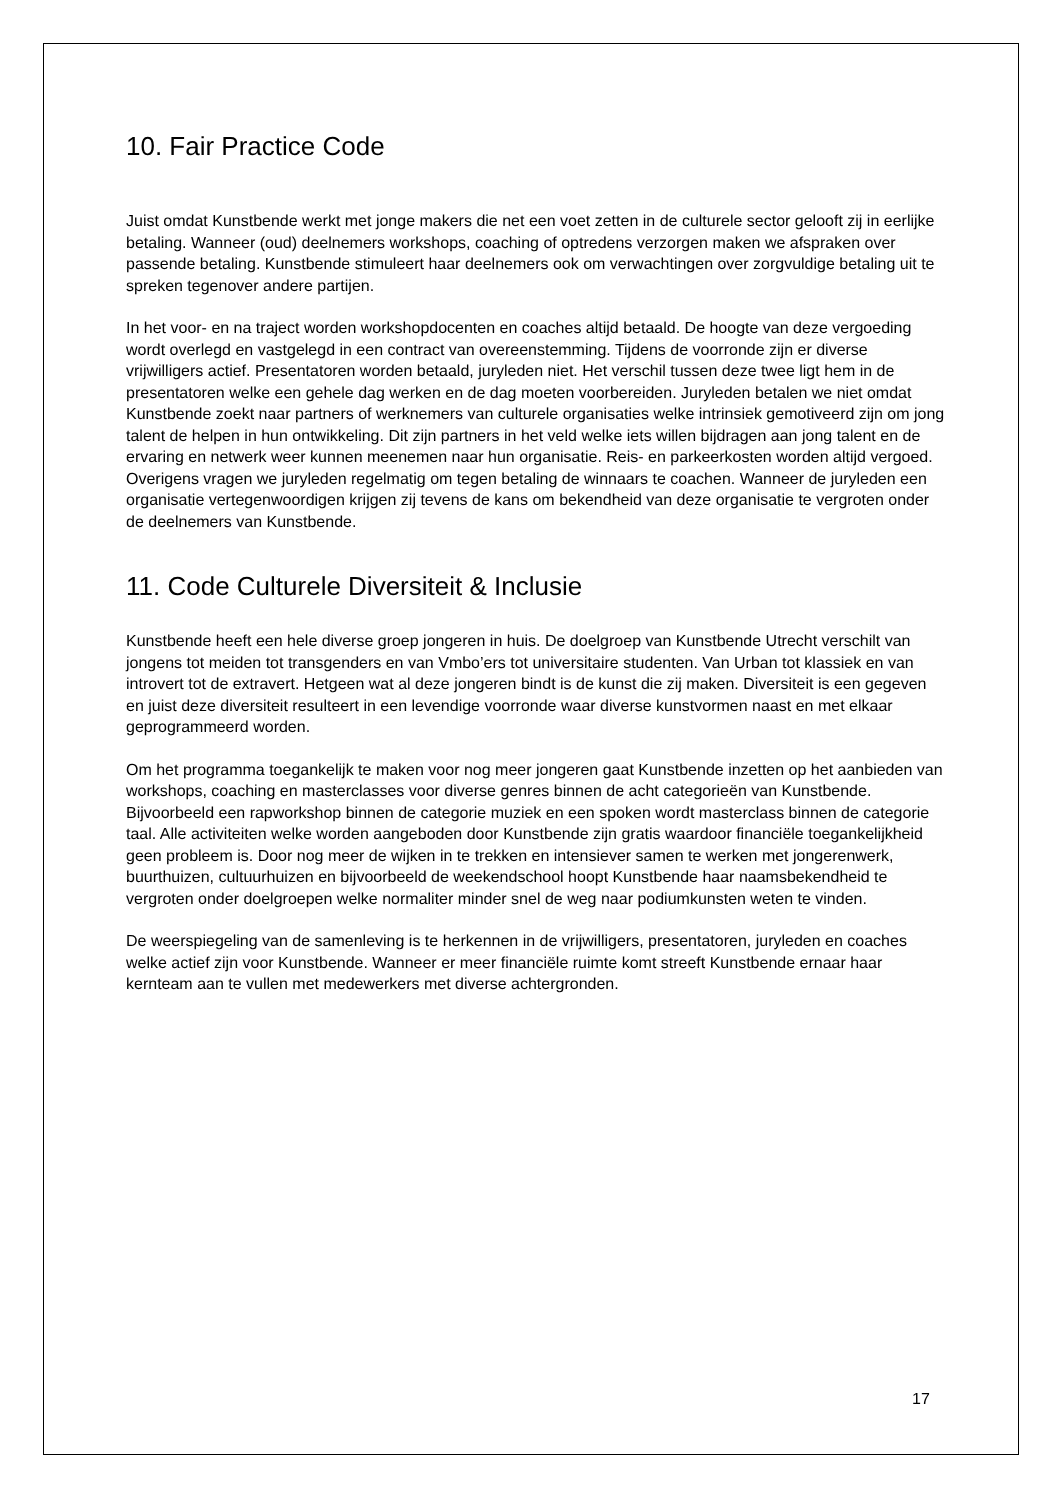10. Fair Practice Code
Juist omdat Kunstbende werkt met jonge makers die net een voet zetten in de culturele sector gelooft zij in eerlijke betaling. Wanneer (oud) deelnemers workshops, coaching of optredens verzorgen maken we afspraken over passende betaling. Kunstbende stimuleert haar deelnemers ook om verwachtingen over zorgvuldige betaling uit te spreken tegenover andere partijen.
In het voor- en na traject worden workshopdocenten en coaches altijd betaald. De hoogte van deze vergoeding wordt overlegd en vastgelegd in een contract van overeenstemming. Tijdens de voorronde zijn er diverse vrijwilligers actief. Presentatoren worden betaald, juryleden niet. Het verschil tussen deze twee ligt hem in de presentatoren welke een gehele dag werken en de dag moeten voorbereiden. Juryleden betalen we niet omdat Kunstbende zoekt naar partners of werknemers van culturele organisaties welke intrinsiek gemotiveerd zijn om jong talent de helpen in hun ontwikkeling. Dit zijn partners in het veld welke iets willen bijdragen aan jong talent en de ervaring en netwerk weer kunnen meenemen naar hun organisatie. Reis- en parkeerkosten worden altijd vergoed. Overigens vragen we juryleden regelmatig om tegen betaling de winnaars te coachen. Wanneer de juryleden een organisatie vertegenwoordigen krijgen zij tevens de kans om bekendheid van deze organisatie te vergroten onder de deelnemers van Kunstbende.
11. Code Culturele Diversiteit & Inclusie
Kunstbende heeft een hele diverse groep jongeren in huis. De doelgroep van Kunstbende Utrecht verschilt van jongens tot meiden tot transgenders en van Vmbo’ers tot universitaire studenten. Van Urban tot klassiek en van introvert tot de extravert. Hetgeen wat al deze jongeren bindt is de kunst die zij maken. Diversiteit is een gegeven en juist deze diversiteit resulteert in een levendige voorronde waar diverse kunstvormen naast en met elkaar geprogrammeerd worden.
Om het programma toegankelijk te maken voor nog meer jongeren gaat Kunstbende inzetten op het aanbieden van workshops, coaching en masterclasses voor diverse genres binnen de acht categorieën van Kunstbende. Bijvoorbeeld een rapworkshop binnen de categorie muziek en een spoken wordt masterclass binnen de categorie taal. Alle activiteiten welke worden aangeboden door Kunstbende zijn gratis waardoor financiële toegankelijkheid geen probleem is. Door nog meer de wijken in te trekken en intensiever samen te werken met jongerenwerk, buurthuizen, cultuurhuizen en bijvoorbeeld de weekendschool hoopt Kunstbende haar naamsbekendheid te vergroten onder doelgroepen welke normaliter minder snel de weg naar podiumkunsten weten te vinden.
De weerspiegeling van de samenleving is te herkennen in de vrijwilligers, presentatoren, juryleden en coaches welke actief zijn voor Kunstbende. Wanneer er meer financiële ruimte komt streeft Kunstbende ernaar haar kernteam aan te vullen met medewerkers met diverse achtergronden.
17